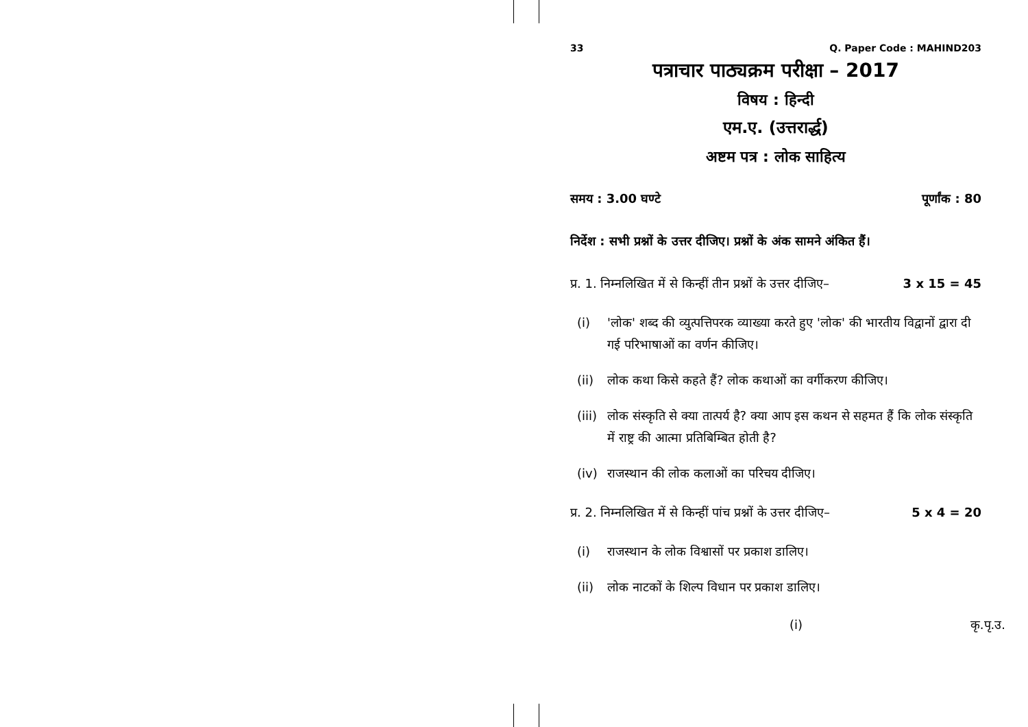33 Q. Paper Code : MAHIND203
पत्राचार पाठ्यक्रम परीक्षा – 2017
विषय : हिन्दी
एम.ए. (उत्तरार्द्ध)
अष्टम पत्र : लोक साहित्य
समय : 3.00 घण्टे पूर्णांक : 80
निर्देश : सभी प्रश्नों के उत्तर दीजिए। प्रश्नों के अंक सामने अंकित हैं।
प्र. 1. निम्नलिखित में से किन्हीं तीन प्रश्नों के उत्तर दीजिए– 3 x 15 = 45
(i) 'लोक' शब्द की व्युत्पत्तिपरक व्याख्या करते हुए 'लोक' की भारतीय विद्वानों द्वारा दी गई परिभाषाओं का वर्णन कीजिए।
(ii) लोक कथा किसे कहते हैं? लोक कथाओं का वर्गीकरण कीजिए।
(iii)
लोक संस्कृति से क्या तात्पर्य है? क्या आप इस कथन से सहमत हैं कि लोक संस्कृति में राष्ट्र की आत्मा प्रतिबिम्बित होती है?
(iv) राजस्थान की लोक कलाओं का परिचय दीजिए।
प्र. 2. निम्नलिखित में से किन्हीं पांच प्रश्नों के उत्तर दीजिए– 5 x 4 = 20
(i) राजस्थान के लोक विश्वासों पर प्रकाश डालिए।
(ii) लोक नाटकों के शिल्प विधान पर प्रकाश डालिए।
(i) कृ.पृ.उ.